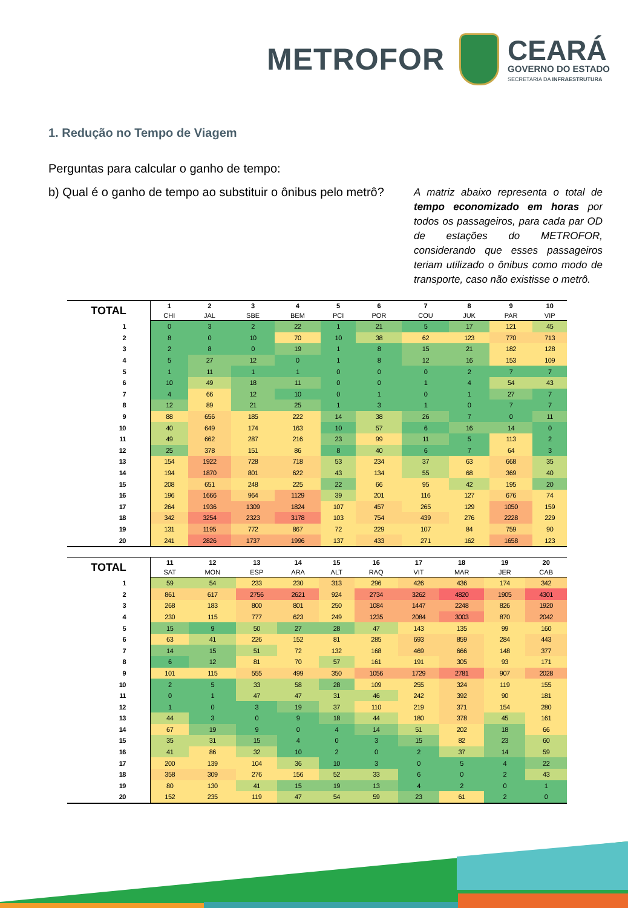METROFOR
CEARÁ
GOVERNO DO ESTADO
SECRETARIA DA INFRAESTRUTURA
1. Redução no Tempo de Viagem
Perguntas para calcular o ganho de tempo:
b) Qual é o ganho de tempo ao substituir o ônibus pelo metrô?
A matriz abaixo representa o total de tempo economizado em horas por todos os passageiros, para cada par OD de estações do METROFOR, considerando que esses passageiros teriam utilizado o ônibus como modo de transporte, caso não existisse o metrô.
| TOTAL | 1 | 2 | 3 | 4 | 5 | 6 | 7 | 8 | 9 | 10 |
| --- | --- | --- | --- | --- | --- | --- | --- | --- | --- | --- |
| | CHI | JAL | SBE | BEM | PCI | POR | COU | JUK | PAR | VIP |
| 1 | 0 | 3 | 2 | 22 | 1 | 21 | 5 | 17 | 121 | 45 |
| 2 | 8 | 0 | 10 | 70 | 10 | 38 | 62 | 123 | 770 | 713 |
| 3 | 2 | 8 | 0 | 19 | 1 | 8 | 15 | 21 | 182 | 128 |
| 4 | 5 | 27 | 12 | 0 | 1 | 8 | 12 | 16 | 153 | 109 |
| 5 | 1 | 11 | 1 | 1 | 0 | 0 | 0 | 2 | 7 | 7 |
| 6 | 10 | 49 | 18 | 11 | 0 | 0 | 1 | 4 | 54 | 43 |
| 7 | 4 | 66 | 12 | 10 | 0 | 1 | 0 | 1 | 27 | 7 |
| 8 | 12 | 89 | 21 | 25 | 1 | 3 | 1 | 0 | 7 | 7 |
| 9 | 88 | 656 | 185 | 222 | 14 | 38 | 26 | 7 | 0 | 11 |
| 10 | 40 | 649 | 174 | 163 | 10 | 57 | 6 | 16 | 14 | 0 |
| 11 | 49 | 662 | 287 | 216 | 23 | 99 | 11 | 5 | 113 | 2 |
| 12 | 25 | 378 | 151 | 86 | 8 | 40 | 6 | 7 | 64 | 3 |
| 13 | 154 | 1922 | 728 | 718 | 53 | 234 | 37 | 63 | 668 | 35 |
| 14 | 194 | 1870 | 801 | 622 | 43 | 134 | 55 | 68 | 369 | 40 |
| 15 | 208 | 651 | 248 | 225 | 22 | 66 | 95 | 42 | 195 | 20 |
| 16 | 196 | 1666 | 964 | 1129 | 39 | 201 | 116 | 127 | 676 | 74 |
| 17 | 264 | 1936 | 1309 | 1824 | 107 | 457 | 265 | 129 | 1050 | 159 |
| 18 | 342 | 3254 | 2323 | 3178 | 103 | 754 | 439 | 276 | 2228 | 229 |
| 19 | 131 | 1195 | 772 | 867 | 72 | 229 | 107 | 84 | 759 | 90 |
| 20 | 241 | 2826 | 1737 | 1996 | 137 | 433 | 271 | 162 | 1658 | 123 |
| TOTAL | 11 | 12 | 13 | 14 | 15 | 16 | 17 | 18 | 19 | 20 |
| --- | --- | --- | --- | --- | --- | --- | --- | --- | --- | --- |
| | SAT | MON | ESP | ARA | ALT | RAQ | VIT | MAR | JER | CAB |
| 1 | 59 | 54 | 233 | 230 | 313 | 296 | 426 | 436 | 174 | 342 |
| 2 | 861 | 617 | 2756 | 2621 | 924 | 2734 | 3262 | 4820 | 1905 | 4301 |
| 3 | 268 | 183 | 800 | 801 | 250 | 1084 | 1447 | 2248 | 826 | 1920 |
| 4 | 230 | 115 | 777 | 623 | 249 | 1235 | 2084 | 3003 | 870 | 2042 |
| 5 | 15 | 9 | 50 | 27 | 28 | 47 | 143 | 135 | 99 | 160 |
| 6 | 63 | 41 | 226 | 152 | 81 | 285 | 693 | 859 | 284 | 443 |
| 7 | 14 | 15 | 51 | 72 | 132 | 168 | 469 | 666 | 148 | 377 |
| 8 | 6 | 12 | 81 | 70 | 57 | 161 | 191 | 305 | 93 | 171 |
| 9 | 101 | 115 | 555 | 499 | 350 | 1056 | 1729 | 2781 | 907 | 2028 |
| 10 | 2 | 5 | 33 | 58 | 28 | 109 | 255 | 324 | 119 | 155 |
| 11 | 0 | 1 | 47 | 47 | 31 | 46 | 242 | 392 | 90 | 181 |
| 12 | 1 | 0 | 3 | 19 | 37 | 110 | 219 | 371 | 154 | 280 |
| 13 | 44 | 3 | 0 | 9 | 18 | 44 | 180 | 378 | 45 | 161 |
| 14 | 67 | 19 | 9 | 0 | 4 | 14 | 51 | 202 | 18 | 66 |
| 15 | 35 | 31 | 15 | 4 | 0 | 3 | 15 | 82 | 23 | 60 |
| 16 | 41 | 86 | 32 | 10 | 2 | 0 | 2 | 37 | 14 | 59 |
| 17 | 200 | 139 | 104 | 36 | 10 | 3 | 0 | 5 | 4 | 22 |
| 18 | 358 | 309 | 276 | 156 | 52 | 33 | 6 | 0 | 2 | 43 |
| 19 | 80 | 130 | 41 | 15 | 19 | 13 | 4 | 2 | 0 | 1 |
| 20 | 152 | 235 | 119 | 47 | 54 | 59 | 23 | 61 | 2 | 0 |